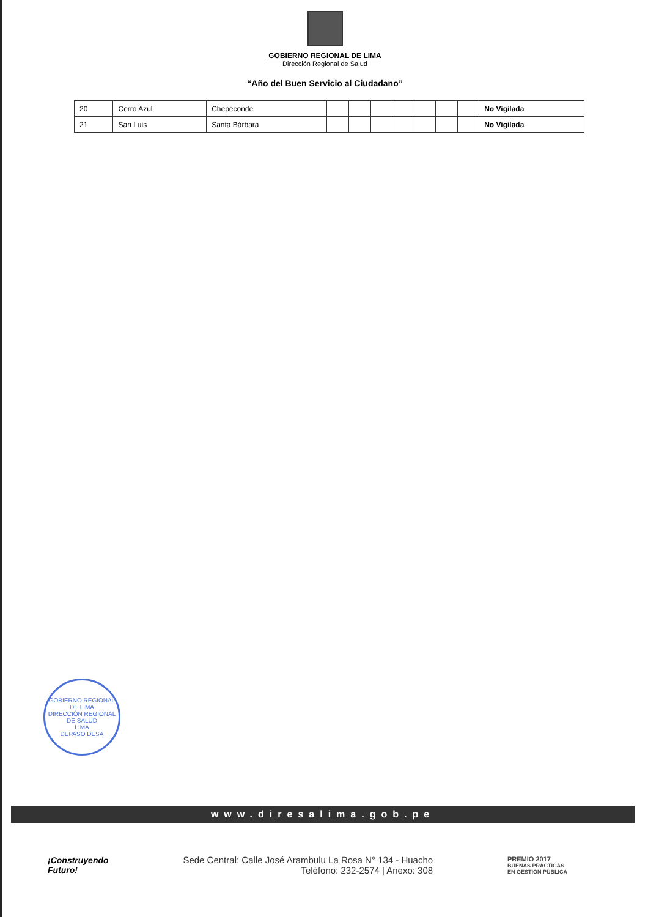GOBIERNO REGIONAL DE LIMA
Dirección Regional de Salud
“Año del Buen Servicio al Ciudadano”
| 20 | Cerro Azul | Chepeconde | | | | | | | | No Vigilada |
| 21 | San Luis | Santa Bárbara | | | | | | | | No Vigilada |
GOBIERNO REGIONAL DE LIMA
DIRECCIÓN REGIONAL DE SALUD
LIMA
DEPASO DESA
www.diresalima.gob.pe
¡Construyendo
Futuro!
Sede Central: Calle José Arambulu La Rosa N° 134 - Huacho
Teléfono: 232-2574 | Anexo: 308
PREMIO 2017
BUENAS PRÁCTICAS
EN GESTIÓN PÚBLICA